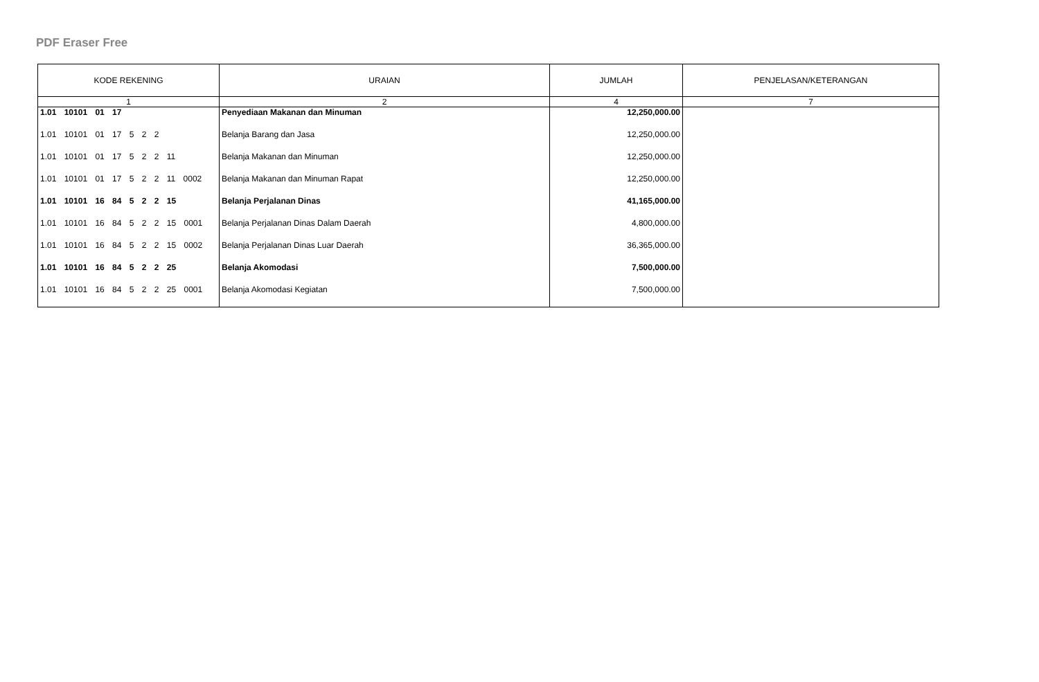PDF Eraser Free
| KODE REKENING | URAIAN | JUMLAH | PENJELASAN/KETERANGAN |
| --- | --- | --- | --- |
| 1 | 2 | 4 | 7 |
| 1.01 10101 01 17 | Penyediaan Makanan dan Minuman | 12,250,000.00 | |
| 1.01 10101 01 17 5 2 2 | Belanja Barang dan Jasa | 12,250,000.00 | |
| 1.01 10101 01 17 5 2 2 11 | Belanja Makanan dan Minuman | 12,250,000.00 | |
| 1.01 10101 01 17 5 2 2 11 0002 | Belanja Makanan dan Minuman Rapat | 12,250,000.00 | |
| 1.01 10101 16 84 5 2 2 15 | Belanja Perjalanan Dinas | 41,165,000.00 | |
| 1.01 10101 16 84 5 2 2 15 0001 | Belanja Perjalanan Dinas Dalam Daerah | 4,800,000.00 | |
| 1.01 10101 16 84 5 2 2 15 0002 | Belanja Perjalanan Dinas Luar Daerah | 36,365,000.00 | |
| 1.01 10101 16 84 5 2 2 25 | Belanja Akomodasi | 7,500,000.00 | |
| 1.01 10101 16 84 5 2 2 25 0001 | Belanja Akomodasi Kegiatan | 7,500,000.00 | |